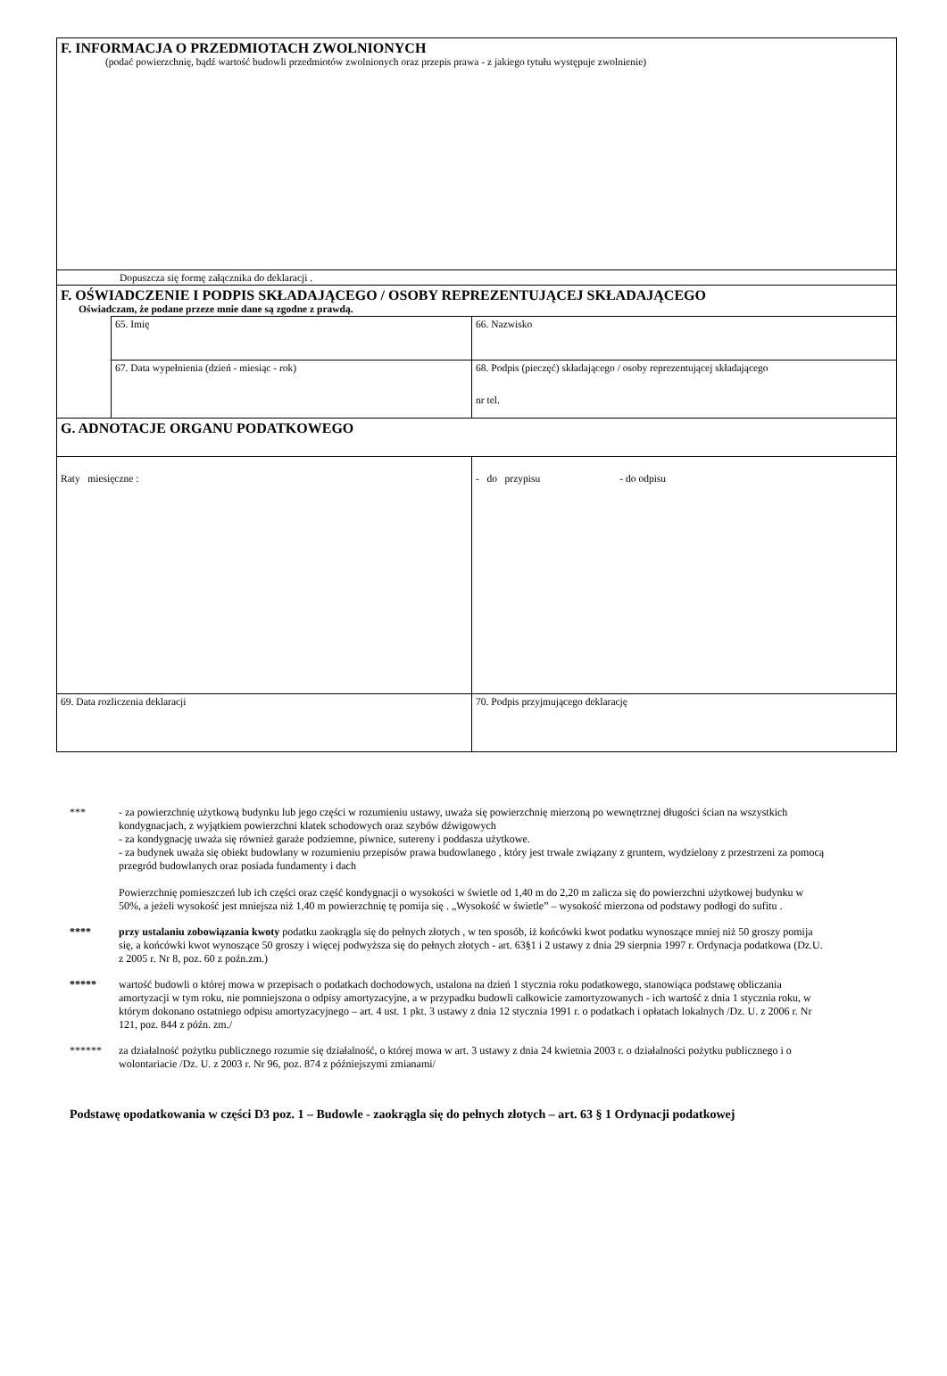| F. INFORMACJA O PRZEDMIOTACH ZWOLNIONYCH (podać powierzchnię, bądź wartość budowli przedmiotów zwolnionych oraz przepis prawa - z jakiego tytułu występuje zwolnienie) | | |
| Dopuszcza się formę załącznika do deklaracji . | | |
| F. OŚWIADCZENIE I PODPIS SKŁADAJĄCEGO / OSOBY REPREZENTUJĄCEJ SKŁADAJĄCEGO Oświadczam, że podane przeze mnie dane są zgodne z prawdą. | | |
| | 65. Imię | 66. Nazwisko |
| | 67. Data wypełnienia (dzień - miesiąc - rok) | 68. Podpis (pieczęć) składającego / osoby reprezentującej składającego nr tel. |
| G. ADNOTACJE ORGANU PODATKOWEGO | | |
| Raty miesięczne : | | - do przypisu - do odpisu |
| 69. Data rozliczenia deklaracji | | 70. Podpis przyjmującego deklarację |
*** - za powierzchnię użytkową budynku lub jego części w rozumieniu ustawy, uważa się powierzchnię mierzoną po wewnętrznej długości ścian na wszystkich kondygnacjach, z wyjątkiem powierzchni klatek schodowych oraz szybów dźwigowych
- za kondygnację uważa się również garaże podziemne, piwnice, sutereny i poddasza użytkowe.
- za budynek uważa się obiekt budowlany w rozumieniu przepisów prawa budowlanego , który jest trwale związany z gruntem, wydzielony z przestrzeni za pomocą przegród budowlanych oraz posiada fundamenty i dach
Powierzchnię pomieszczeń lub ich części oraz część kondygnacji o wysokości w świetle od 1,40 m do 2,20 m zalicza się do powierzchni użytkowej budynku w 50%, a jeżeli wysokość jest mniejsza niż 1,40 m powierzchnię tę pomija się . „Wysokość w świetle” – wysokość mierzona od podstawy podłogi do sufitu .
**** przy ustalaniu zobowiązania kwoty podatku zaokrągla się do pełnych złotych , w ten sposób, iż końcówki kwot podatku wynoszące mniej niż 50 groszy pomija się, a końcówki kwot wynoszące 50 groszy i więcej podwyższa się do pełnych złotych - art. 63§1 i 2 ustawy z dnia 29 sierpnia 1997 r. Ordynacja podatkowa (Dz.U. z 2005 r. Nr 8, poz. 60 z poźn.zm.)
***** wartość budowli o której mowa w przepisach o podatkach dochodowych, ustalona na dzień 1 stycznia roku podatkowego, stanowiąca podstawę obliczania amortyzacji w tym roku, nie pomniejszona o odpisy amortyzacyjne, a w przypadku budowli całkowicie zamortyzowanych - ich wartość z dnia 1 stycznia roku, w którym dokonano ostatniego odpisu amortyzacyjnego – art. 4 ust. 1 pkt. 3 ustawy z dnia 12 stycznia 1991 r. o podatkach i opłatach lokalnych /Dz. U. z 2006 r. Nr 121, poz. 844 z późn. zm./
****** za działalność pożytku publicznego rozumie się działalność, o której mowa w art. 3 ustawy z dnia 24 kwietnia 2003 r. o działalności pożytku publicznego i o wolontariacie /Dz. U. z 2003 r. Nr 96, poz. 874 z późniejszymi zmianami/
Podstawę opodatkowania w części D3 poz. 1 – Budowle - zaokrągla się do pełnych złotych – art. 63 § 1 Ordynacji podatkowej